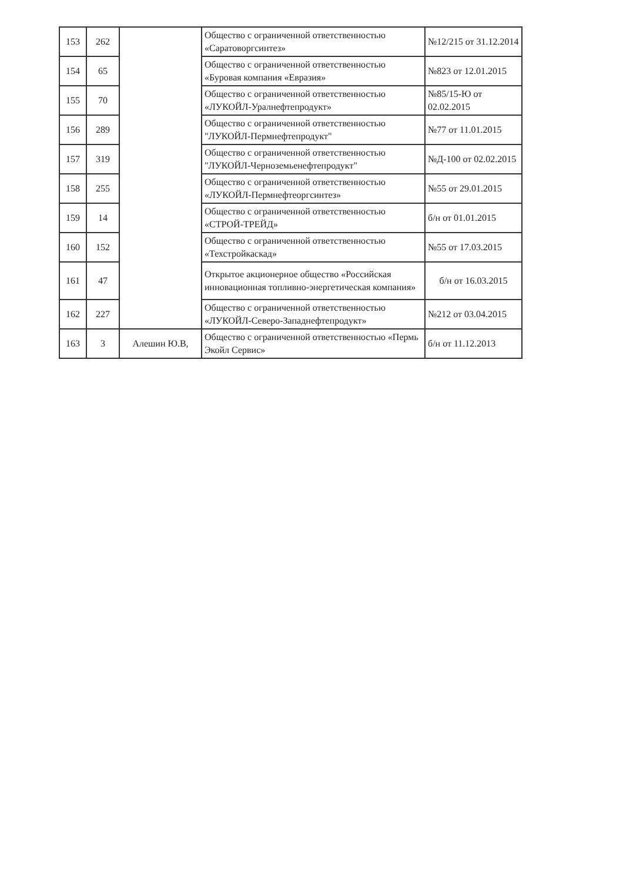| 153 | 262 | | Общество с ограниченной ответственностью «Саратоворгсинтез» | №12/215 от 31.12.2014 |
| 154 | 65 | | Общество с ограниченной ответственностью «Буровая компания «Евразия» | №823 от 12.01.2015 |
| 155 | 70 | | Общество с ограниченной ответственностью «ЛУКОЙЛ-Уралнефтепродукт» | №85/15-Ю от 02.02.2015 |
| 156 | 289 | | Общество с ограниченной ответственностью "ЛУКОЙЛ-Пермнефтепродукт" | №77 от 11.01.2015 |
| 157 | 319 | | Общество с ограниченной ответственностью "ЛУКОЙЛ-Черноземьенефтепродукт" | №Д-100 от 02.02.2015 |
| 158 | 255 | | Общество с ограниченной ответственностью «ЛУКОЙЛ-Пермнефтеоргсинтез» | №55 от 29.01.2015 |
| 159 | 14 | | Общество с ограниченной ответственностью «СТРОЙ-ТРЕЙД» | б/н от 01.01.2015 |
| 160 | 152 | | Общество с ограниченной ответственностью «Техстройкаскад» | №55 от 17.03.2015 |
| 161 | 47 | | Открытое акционерное общество «Российская инновационная топливно-энергетическая компания» | б/н от 16.03.2015 |
| 162 | 227 | | Общество с ограниченной ответственностью «ЛУКОЙЛ-Северо-Западнефтепродукт» | №212 от 03.04.2015 |
| 163 | 3 | Алешин Ю.В, | Общество с ограниченной ответственностью «Пермь Экойл Сервис» | б/н от 11.12.2013 |